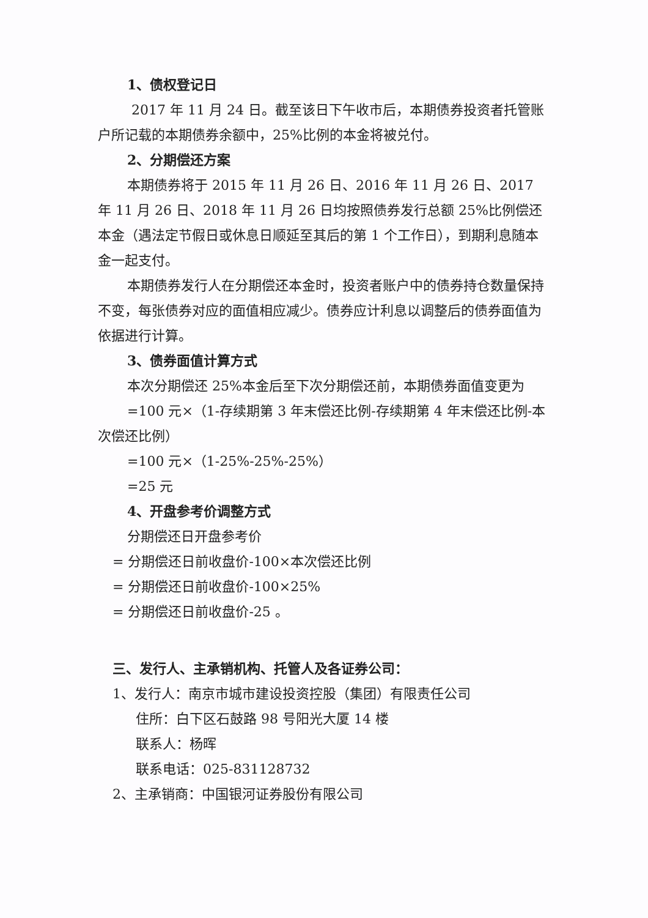1、债权登记日
2017 年 11 月 24 日。截至该日下午收市后，本期债券投资者托管账户所记载的本期债券余额中，25%比例的本金将被兑付。
2、分期偿还方案
本期债券将于 2015 年 11 月 26 日、2016 年 11 月 26 日、2017 年 11 月 26 日、2018 年 11 月 26 日均按照债券发行总额 25%比例偿还本金（遇法定节假日或休息日顺延至其后的第 1 个工作日），到期利息随本金一起支付。
本期债券发行人在分期偿还本金时，投资者账户中的债券持仓数量保持不变，每张债券对应的面值相应减少。债券应计利息以调整后的债券面值为依据进行计算。
3、债券面值计算方式
本次分期偿还 25%本金后至下次分期偿还前，本期债券面值变更为
=100 元×（1-存续期第 3 年末偿还比例-存续期第 4 年末偿还比例-本次偿还比例）
=100 元×（1-25%-25%-25%）
=25 元
4、开盘参考价调整方式
分期偿还日开盘参考价
= 分期偿还日前收盘价-100×本次偿还比例
= 分期偿还日前收盘价-100×25%
= 分期偿还日前收盘价-25 。
三、发行人、主承销机构、托管人及各证券公司：
1、发行人：南京市城市建设投资控股（集团）有限责任公司
住所：白下区石鼓路 98 号阳光大厦 14 楼
联系人：杨晖
联系电话：025-831128732
2、主承销商：中国银河证券股份有限公司